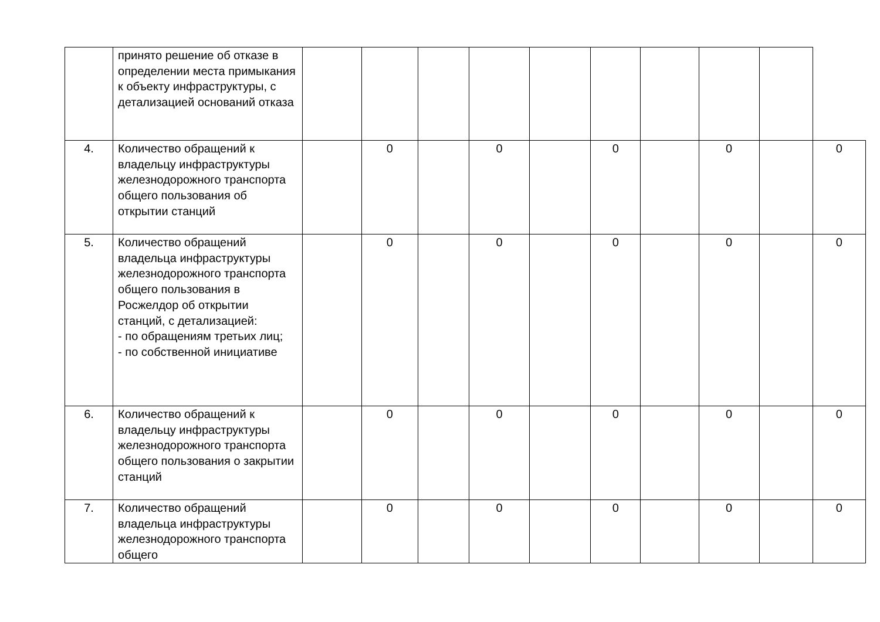| | принято решение об отказе в определении места примыкания к объекту инфраструктуры, с детализацией оснований отказа | | | | | | | | | | |
| 4. | Количество обращений к владельцу инфраструктуры железнодорожного транспорта общего пользования об открытии станций | | 0 | | 0 | | 0 | | 0 | | 0 |
| 5. | Количество обращений владельца инфраструктуры железнодорожного транспорта общего пользования в Росжелдор об открытии станций, с детализацией: - по обращениям третьих лиц; - по собственной инициативе | | 0 | | 0 | | 0 | | 0 | | 0 |
| 6. | Количество обращений к владельцу инфраструктуры железнодорожного транспорта общего пользования о закрытии станций | | 0 | | 0 | | 0 | | 0 | | 0 |
| 7. | Количество обращений владельца инфраструктуры железнодорожного транспорта общего | | 0 | | 0 | | 0 | | 0 | | 0 |